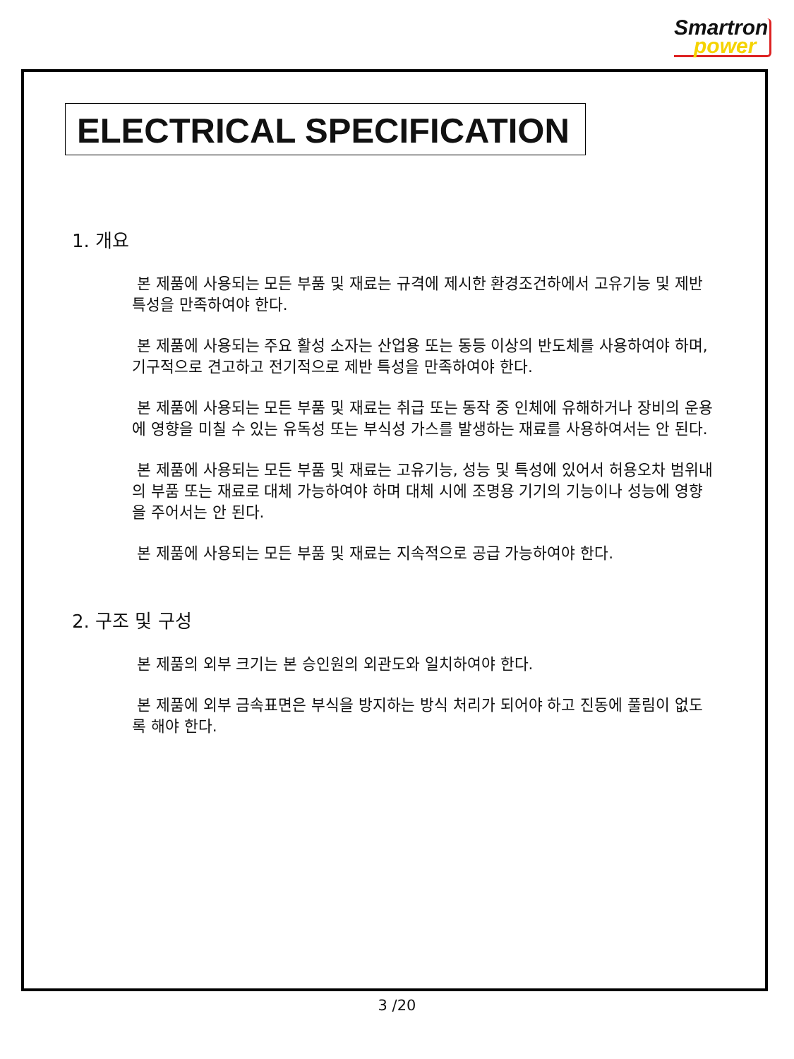Smartron
power
ELECTRICAL SPECIFICATION
1. 개요
본 제품에 사용되는 모든 부품 및 재료는 규격에 제시한 환경조건하에서 고유기능 및 제반 특성을 만족하여야 한다.
본 제품에 사용되는 주요 활성 소자는 산업용 또는 동등 이상의 반도체를 사용하여야 하며, 기구적으로 견고하고 전기적으로 제반 특성을 만족하여야 한다.
본 제품에 사용되는 모든 부품 및 재료는 취급 또는 동작 중 인체에 유해하거나 장비의 운용에 영향을 미칠 수 있는 유독성 또는 부식성 가스를 발생하는 재료를 사용하여서는 안 된다.
본 제품에 사용되는 모든 부품 및 재료는 고유기능, 성능 및 특성에 있어서 허용오차 범위내의 부품 또는 재료로 대체 가능하여야 하며 대체 시에 조명용 기기의 기능이나 성능에 영향을 주어서는 안 된다.
본 제품에 사용되는 모든 부품 및 재료는 지속적으로 공급 가능하여야 한다.
2. 구조 및 구성
본 제품의 외부 크기는 본 승인원의 외관도와 일치하여야 한다.
본 제품에 외부 금속표면은 부식을 방지하는 방식 처리가 되어야 하고 진동에 풀림이 없도록 해야 한다.
3 /20